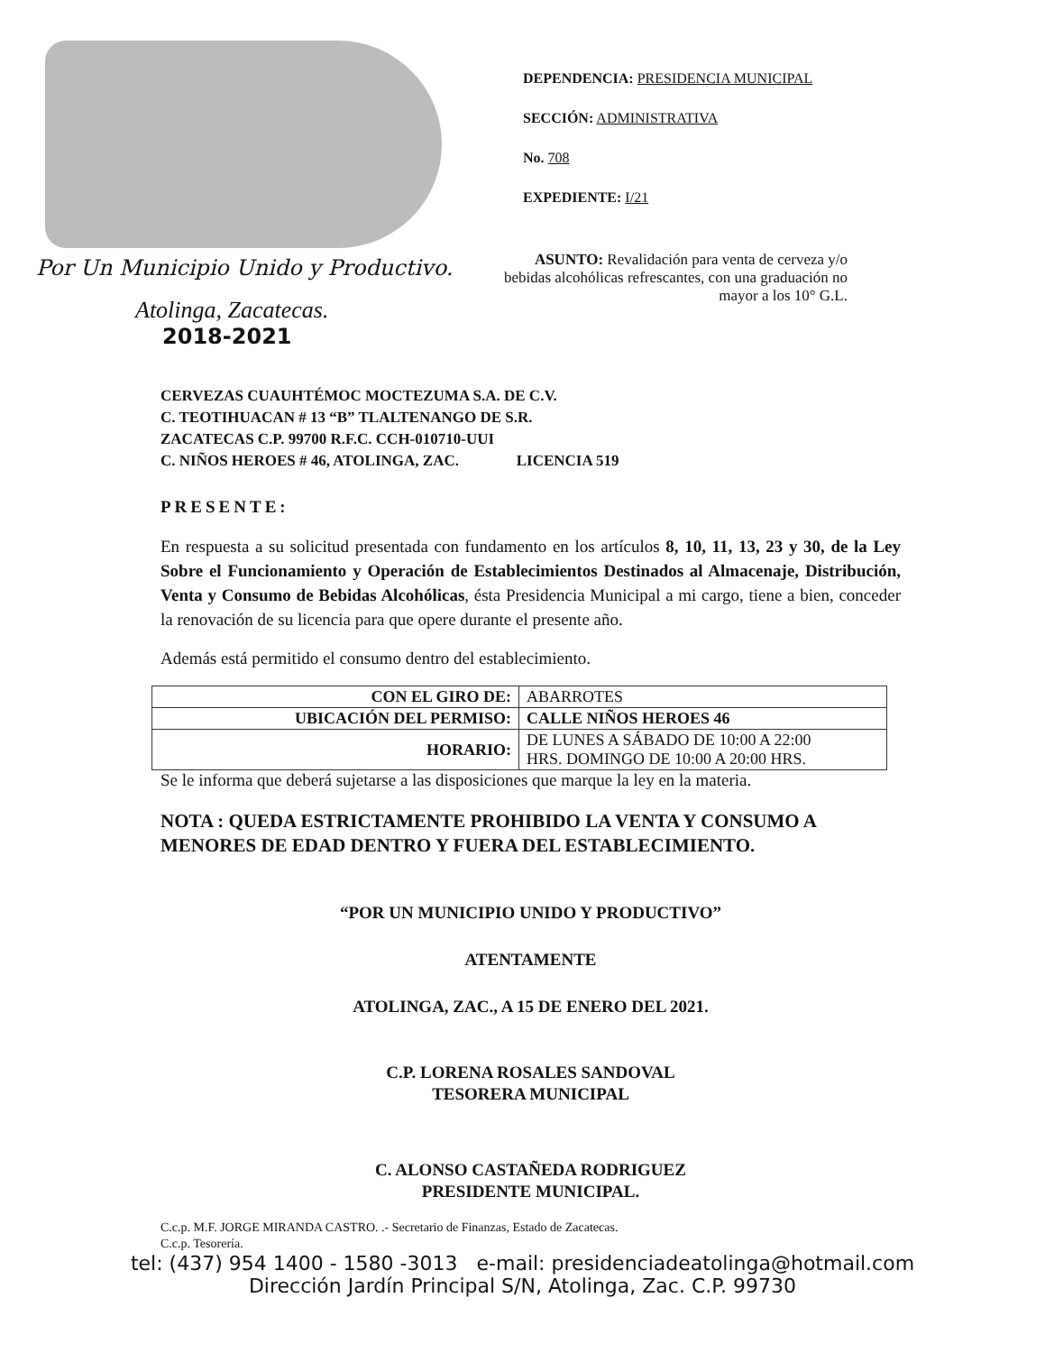Por Un Municipio Unido y Productivo.
Atolinga, Zacatecas.
2018-2021
DEPENDENCIA: PRESIDENCIA MUNICIPAL
SECCIÓN: ADMINISTRATIVA
No. 708
EXPEDIENTE: I/21
ASUNTO: Revalidación para venta de cerveza y/o bebidas alcohólicas refrescantes, con una graduación no mayor a los 10° G.L.
CERVEZAS CUAUHTÉMOC MOCTEZUMA S.A. DE C.V.
C. TEOTIHUACAN # 13 “B” TLALTENANGO DE S.R.
ZACATECAS C.P. 99700 R.F.C. CCH-010710-UUI
C. NIÑOS HEROES # 46, ATOLINGA, ZAC. LICENCIA 519
PRESENTE:
En respuesta a su solicitud presentada con fundamento en los artículos 8, 10, 11, 13, 23 y 30, de la Ley Sobre el Funcionamiento y Operación de Establecimientos Destinados al Almacenaje, Distribución, Venta y Consumo de Bebidas Alcohólicas, ésta Presidencia Municipal a mi cargo, tiene a bien, conceder la renovación de su licencia para que opere durante el presente año.
Además está permitido el consumo dentro del establecimiento.
| CON EL GIRO DE: | ABARROTES |
| UBICACIÓN DEL PERMISO: | CALLE NIÑOS HEROES 46 |
| HORARIO: | DE LUNES A SÁBADO DE 10:00 A 22:00 HRS. DOMINGO DE 10:00 A 20:00 HRS. |
Se le informa que deberá sujetarse a las disposiciones que marque la ley en la materia.
NOTA : QUEDA ESTRICTAMENTE PROHIBIDO LA VENTA Y CONSUMO A MENORES DE EDAD DENTRO Y FUERA DEL ESTABLECIMIENTO.
“POR UN MUNICIPIO UNIDO Y PRODUCTIVO”
ATENTAMENTE
ATOLINGA, ZAC., A 15 DE ENERO DEL 2021.
C.P. LORENA ROSALES SANDOVAL
TESORERA MUNICIPAL
C. ALONSO CASTAÑEDA RODRIGUEZ
PRESIDENTE MUNICIPAL.
C.c.p. M.F. JORGE MIRANDA CASTRO. .- Secretario de Finanzas, Estado de Zacatecas.
C.c.p. Tesorería.
tel: (437) 954 1400 - 1580 -3013 e-mail: presidenciadeatolinga@hotmail.com
Dirección Jardín Principal S/N, Atolinga, Zac. C.P. 99730